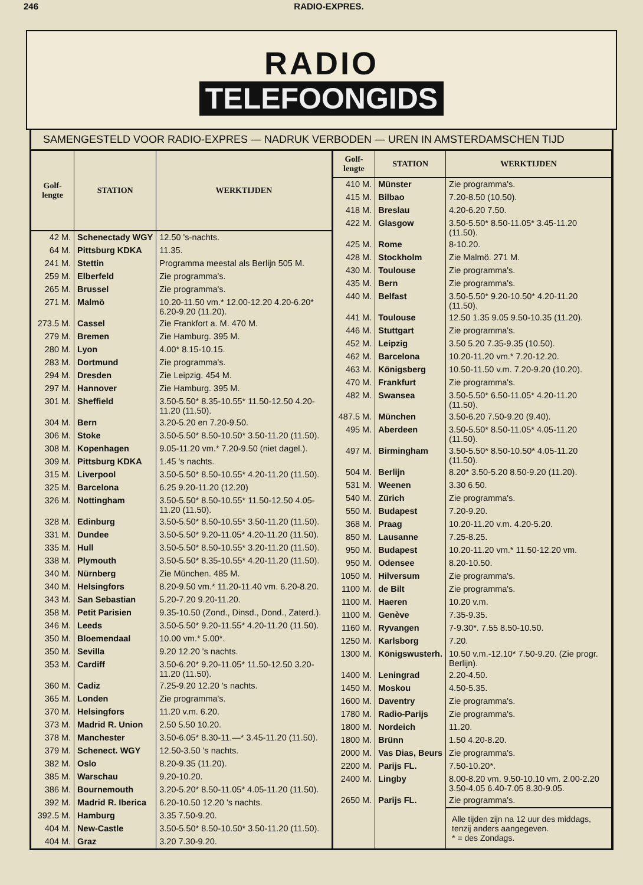246 RADIO-EXPRES.
RADIO
TELEFOONGIDS
SAMENGESTELD VOOR RADIO-EXPRES — NADRUK VERBODEN — UREN IN AMSTERDAMSCHEN TIJD
| Golf-lengte | STATION | WERKTIJDEN |
| --- | --- | --- |
| 42 M. | Schenectady WGY | 12.50 's-nachts. |
| 64 M. | Pittsburg KDKA | 11.35. |
| 241 M. | Stettin | Programma meestal als Berlijn 505 M. |
| 259 M. | Elberfeld | Zie programma's. |
| 265 M. | Brussel | Zie programma's. |
| 271 M. | Malmö | 10.20-11.50 vm.* 12.00-12.20 4.20-6.20* 6.20-9.20 (11.20). |
| 273.5 M. | Cassel | Zie Frankfort a. M. 470 M. |
| 279 M. | Bremen | Zie Hamburg. 395 M. |
| 280 M. | Lyon | 4.00* 8.15-10.15. |
| 283 M. | Dortmund | Zie programma's. |
| 294 M. | Dresden | Zie Leipzig. 454 M. |
| 297 M. | Hannover | Zie Hamburg. 395 M. |
| 301 M. | Sheffield | 3.50-5.50* 8.35-10.55* 11.50-12.50 4.20-11.20 (11.50). |
| 304 M. | Bern | 3.20-5.20 en 7.20-9.50. |
| 306 M. | Stoke | 3.50-5.50* 8.50-10.50* 3.50-11.20 (11.50). |
| 308 M. | Kopenhagen | 9.05-11.20 vm.* 7.20-9.50 (niet dagel.). |
| 309 M. | Pittsburg KDKA | 1.45 's nachts. |
| 315 M. | Liverpool | 3.50-5.50* 8.50-10.55* 4.20-11.20 (11.50). |
| 325 M. | Barcelona | 6.25 9.20-11.20 (12.20) |
| 326 M. | Nottingham | 3.50-5.50* 8.50-10.55* 11.50-12.50 4.05-11.20 (11.50). |
| 328 M. | Edinburg | 3.50-5.50* 8.50-10.55* 3.50-11.20 (11.50). |
| 331 M. | Dundee | 3.50-5.50* 9.20-11.05* 4.20-11.20 (11.50). |
| 335 M. | Hull | 3.50-5.50* 8.50-10.55* 3.20-11.20 (11.50). |
| 338 M. | Plymouth | 3.50-5.50* 8.35-10.55* 4.20-11.20 (11.50). |
| 340 M. | Nürnberg | Zie München. 485 M. |
| 340 M. | Helsingfors | 8.20-9.50 vm.* 11.20-11.40 vm. 6.20-8.20. |
| 343 M. | San Sebastian | 5.20-7.20 9.20-11.20. |
| 358 M. | Petit Parisien | 9.35-10.50 (Zond., Dinsd., Dond., Zaterd.). |
| 346 M. | Leeds | 3.50-5.50* 9.20-11.55* 4.20-11.20 (11.50). |
| 350 M. | Bloemendaal | 10.00 vm.* 5.00*. |
| 350 M. | Sevilla | 9.20 12.20 's nachts. |
| 353 M. | Cardiff | 3.50-6.20* 9.20-11.05* 11.50-12.50 3.20-11.20 (11.50). |
| 360 M. | Cadiz | 7.25-9.20 12.20 's nachts. |
| 365 M. | Londen | Zie programma's. |
| 370 M. | Helsingfors | 11.20 v.m. 6.20. |
| 373 M. | Madrid R. Union | 2.50 5.50 10.20. |
| 378 M. | Manchester | 3.50-6.05* 8.30-11.—* 3.45-11.20 (11.50). |
| 379 M. | Schenect. WGY | 12.50-3.50 's nachts. |
| 382 M. | Oslo | 8.20-9.35 (11.20). |
| 385 M. | Warschau | 9.20-10.20. |
| 386 M. | Bournemouth | 3.20-5.20* 8.50-11.05* 4.05-11.20 (11.50). |
| 392 M. | Madrid R. Iberica | 6.20-10.50 12.20 's nachts. |
| 392.5 M. | Hamburg | 3.35 7.50-9.20. |
| 404 M. | New-Castle | 3.50-5.50* 8.50-10.50* 3.50-11.20 (11.50). |
| 404 M. | Graz | 3.20 7.30-9.20. |
| Golf-lengte | STATION | WERKTIJDEN |
| --- | --- | --- |
| 410 M. | Münster | Zie programma's. |
| 415 M. | Bilbao | 7.20-8.50 (10.50). |
| 418 M. | Breslau | 4.20-6.20 7.50. |
| 422 M. | Glasgow | 3.50-5.50* 8.50-11.05* 3.45-11.20 (11.50). |
| 425 M. | Rome | 8-10.20. |
| 428 M. | Stockholm | Zie Malmö. 271 M. |
| 430 M. | Toulouse | Zie programma's. |
| 435 M. | Bern | Zie programma's. |
| 440 M. | Belfast | 3.50-5.50* 9.20-10.50* 4.20-11.20 (11.50). |
| 441 M. | Toulouse | 12.50 1.35 9.05 9.50-10.35 (11.20). |
| 446 M. | Stuttgart | Zie programma's. |
| 452 M. | Leipzig | 3.50 5.20 7.35-9.35 (10.50). |
| 462 M. | Barcelona | 10.20-11.20 vm.* 7.20-12.20. |
| 463 M. | Königsberg | 10.50-11.50 v.m. 7.20-9.20 (10.20). |
| 470 M. | Frankfurt | Zie programma's. |
| 482 M. | Swansea | 3.50-5.50* 6.50-11.05* 4.20-11.20 (11.50). |
| 487.5 M. | München | 3.50-6.20 7.50-9.20 (9.40). |
| 495 M. | Aberdeen | 3.50-5.50* 8.50-11.05* 4.05-11.20 (11.50). |
| 497 M. | Birmingham | 3.50-5.50* 8.50-10.50* 4.05-11.20 (11.50). |
| 504 M. | Berlijn | 8.20* 3.50-5.20 8.50-9.20 (11.20). |
| 531 M. | Weenen | 3.30 6.50. |
| 540 M. | Zürich | Zie programma's. |
| 550 M. | Budapest | 7.20-9.20. |
| 368 M. | Praag | 10.20-11.20 v.m. 4.20-5.20. |
| 850 M. | Lausanne | 7.25-8.25. |
| 950 M. | Budapest | 10.20-11.20 vm.* 11.50-12.20 vm. |
| 950 M. | Odensee | 8.20-10.50. |
| 1050 M. | Hilversum | Zie programma's. |
| 1100 M. | de Bilt | Zie programma's. |
| 1100 M. | Haeren | 10.20 v.m. |
| 1100 M. | Genève | 7.35-9.35. |
| 1160 M. | Ryvangen | 7-9.30*. 7.55 8.50-10.50. |
| 1250 M. | Karlsborg | 7.20. |
| 1300 M. | Königswusterh. | 10.50 v.m.-12.10* 7.50-9.20. (Zie progr. Berlijn). |
| 1400 M. | Leningrad | 2.20-4.50. |
| 1450 M. | Moskou | 4.50-5.35. |
| 1600 M. | Daventry | Zie programma's. |
| 1780 M. | Radio-Parijs | Zie programma's. |
| 1800 M. | Nordeich | 11.20. |
| 1800 M. | Brünn | 1.50 4.20-8.20. |
| 2000 M. | Vas Dias, Beurs | Zie programma's. |
| 2200 M. | Parijs FL. | 7.50-10.20*. |
| 2400 M. | Lingby | 8.00-8.20 vm. 9.50-10.10 vm. 2.00-2.20 3.50-4.05 6.40-7.05 8.30-9.05. |
| 2650 M. | Parijs FL. | Zie programma's. |
| | | Alle tijden zijn na 12 uur des middags, tenzij anders aangegeven. * = des Zondags. |